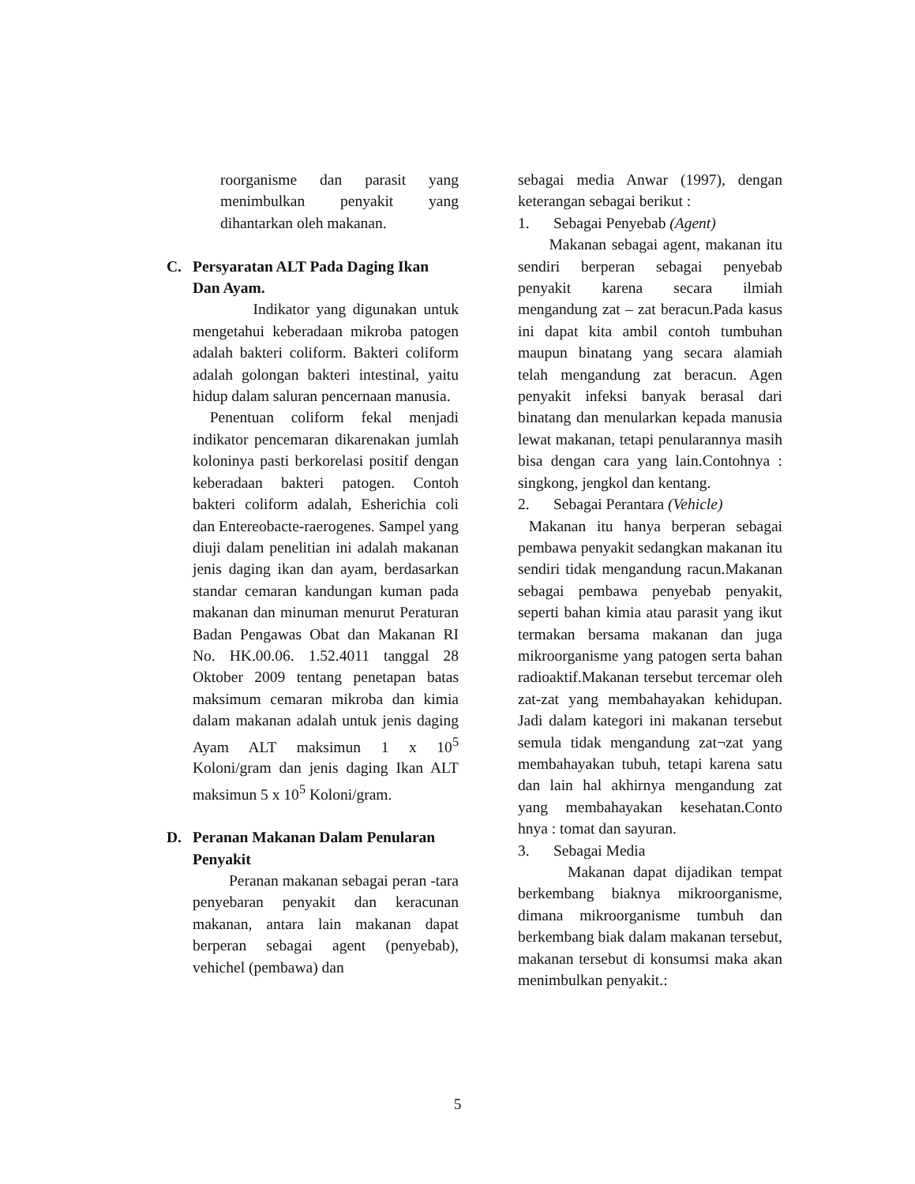roorganisme dan parasit yang menimbulkan penyakit yang dihantarkan oleh makanan.
C. Persyaratan ALT Pada Daging Ikan Dan Ayam.
Indikator yang digunakan untuk mengetahui keberadaan mikroba patogen adalah bakteri coliform. Bakteri coliform adalah golongan bakteri intestinal, yaitu hidup dalam saluran pencernaan manusia.
Penentuan coliform fekal menjadi indikator pencemaran dikarenakan jumlah koloninya pasti berkorelasi positif dengan keberadaan bakteri patogen. Contoh bakteri coliform adalah, Esherichia coli dan Entereobacte-raerogenes. Sampel yang diuji dalam penelitian ini adalah makanan jenis daging ikan dan ayam, berdasarkan standar cemaran kandungan kuman pada makanan dan minuman menurut Peraturan Badan Pengawas Obat dan Makanan RI No. HK.00.06. 1.52.4011 tanggal 28 Oktober 2009 tentang penetapan batas maksimum cemaran mikroba dan kimia dalam makanan adalah untuk jenis daging Ayam ALT maksimun 1 x 10<sup>5</sup> Koloni/gram dan jenis daging Ikan ALT maksimun 5 x 10<sup>5</sup> Koloni/gram.
D. Peranan Makanan Dalam Penularan Penyakit
Peranan makanan sebagai peran -tara penyebaran penyakit dan keracunan makanan, antara lain makanan dapat berperan sebagai agent (penyebab), vehichel (pembawa) dan
sebagai media Anwar (1997), dengan keterangan sebagai berikut :
1. Sebagai Penyebab (Agent)
Makanan sebagai agent, makanan itu sendiri berperan sebagai penyebab penyakit karena secara ilmiah mengandung zat – zat beracun.Pada kasus ini dapat kita ambil contoh tumbuhan maupun binatang yang secara alamiah telah mengandung zat beracun. Agen penyakit infeksi banyak berasal dari binatang dan menularkan kepada manusia lewat makanan, tetapi penularannya masih bisa dengan cara yang lain.Contohnya : singkong, jengkol dan kentang.
2. Sebagai Perantara (Vehicle)
Makanan itu hanya berperan sebagai pembawa penyakit sedangkan makanan itu sendiri tidak mengandung racun.Makanan sebagai pembawa penyebab penyakit, seperti bahan kimia atau parasit yang ikut termakan bersama makanan dan juga mikroorganisme yang patogen serta bahan radioaktif.Makanan tersebut tercemar oleh zat-zat yang membahayakan kehidupan. Jadi dalam kategori ini makanan tersebut semula tidak mengandung zat¬zat yang membahayakan tubuh, tetapi karena satu dan lain hal akhirnya mengandung zat yang membahayakan kesehatan.Conto hnya : tomat dan sayuran.
3. Sebagai Media
Makanan dapat dijadikan tempat berkembang biaknya mikroorganisme, dimana mikroorganisme tumbuh dan berkembang biak dalam makanan tersebut, makanan tersebut di konsumsi maka akan menimbulkan penyakit.:
5